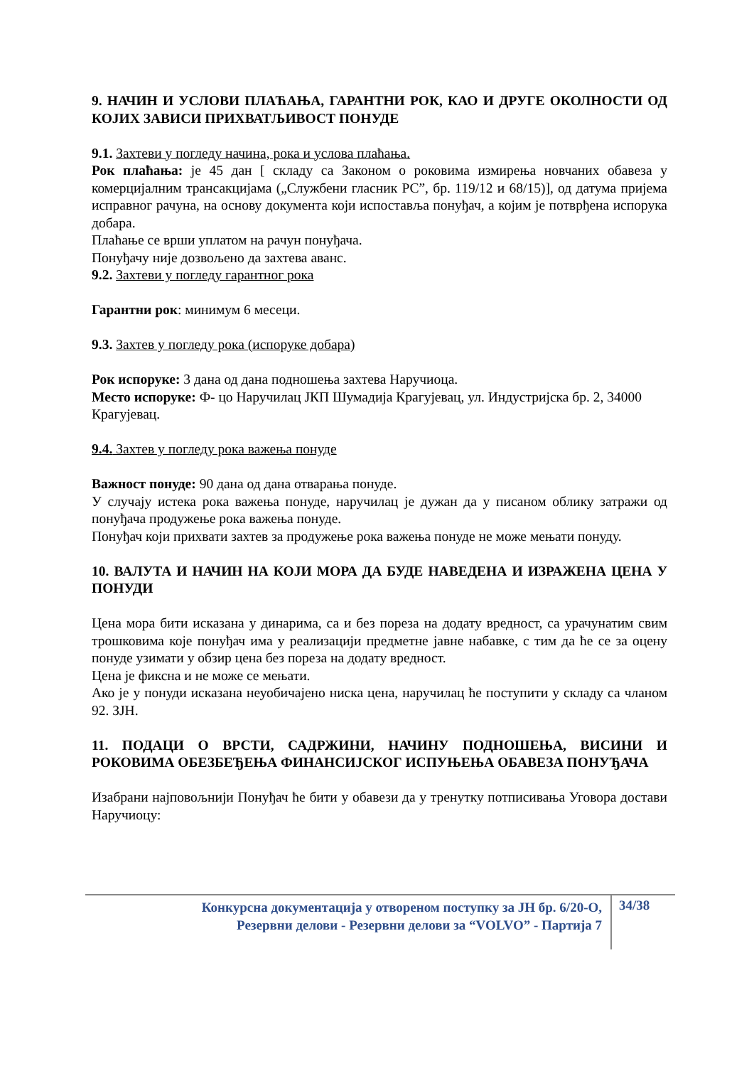9. НАЧИН И УСЛОВИ ПЛАЋАЊА, ГАРАНТНИ РОК, КАО И ДРУГЕ ОКОЛНОСТИ ОД КОЈИХ ЗАВИСИ ПРИХВАТЉИВОСТ ПОНУДЕ
9.1. Захтеви у погледу начина, рока и услова плаћања.
Рок плаћања: је 45 дан [ складу са Законом о роковима измирења новчаних обавеза у комерцијалним трансакцијама („Службени гласник РС”, бр. 119/12 и 68/15)], од датума пријема исправног рачуна, на основу документа који испоставља понуђач, а којим је потврђена испорука добара.
Плаћање се врши уплатом на рачун понуђача.
Понуђачу није дозвољено да захтева аванс.
9.2. Захтеви у погледу гарантног рока
Гарантни рок: минимум 6 месеци.
9.3. Захтев у погледу рока (испоруке добара)
Рок испоруке: 3 дана од дана подношења захтева Наручиоца.
Место испоруке: Ф- цо Наручилац ЈКП Шумадија Крагујевац, ул. Индустријска бр. 2, 34000 Крагујевац.
9.4. Захтев у погледу рока важења понуде
Важност понуде: 90 дана од дана отварања понуде.
У случају истека рока важења понуде, наручилац је дужан да у писаном облику затражи од понуђача продужење рока важења понуде.
Понуђач који прихвати захтев за продужење рока важења понуде не може мењати понуду.
10. ВАЛУТА И НАЧИН НА КОЈИ МОРА ДА БУДЕ НАВЕДЕНА И ИЗРАЖЕНА ЦЕНА У ПОНУДИ
Цена мора бити исказана у динарима, са и без пореза на додату вредност, са урачунатим свим трошковима које понуђач има у реализацији предметне јавне набавке, с тим да ће се за оцену понуде узимати у обзир цена без пореза на додату вредност.
Цена је фиксна и не може се мењати.
Ако је у понуди исказана неуобичајено ниска цена, наручилац ће поступити у складу са чланом 92. ЗЈН.
11. ПОДАЦИ О ВРСТИ, САДРЖИНИ, НАЧИНУ ПОДНОШЕЊА, ВИСИНИ И РОКОВИМА ОБЕЗБЕЂЕЊА ФИНАНСИЈСКОГ ИСПУЊЕЊА ОБАВЕЗА ПОНУЂАЧА
Изабрани најповољнији Понуђач ће бити у обавези да у тренутку потписивања Уговора достави Наручиоцу:
Конкурсна документација у отвореном поступку за ЈН бр. 6/20-О,
Резервни делови - Резервни делови за “VOLVO” - Партија 7
34/38